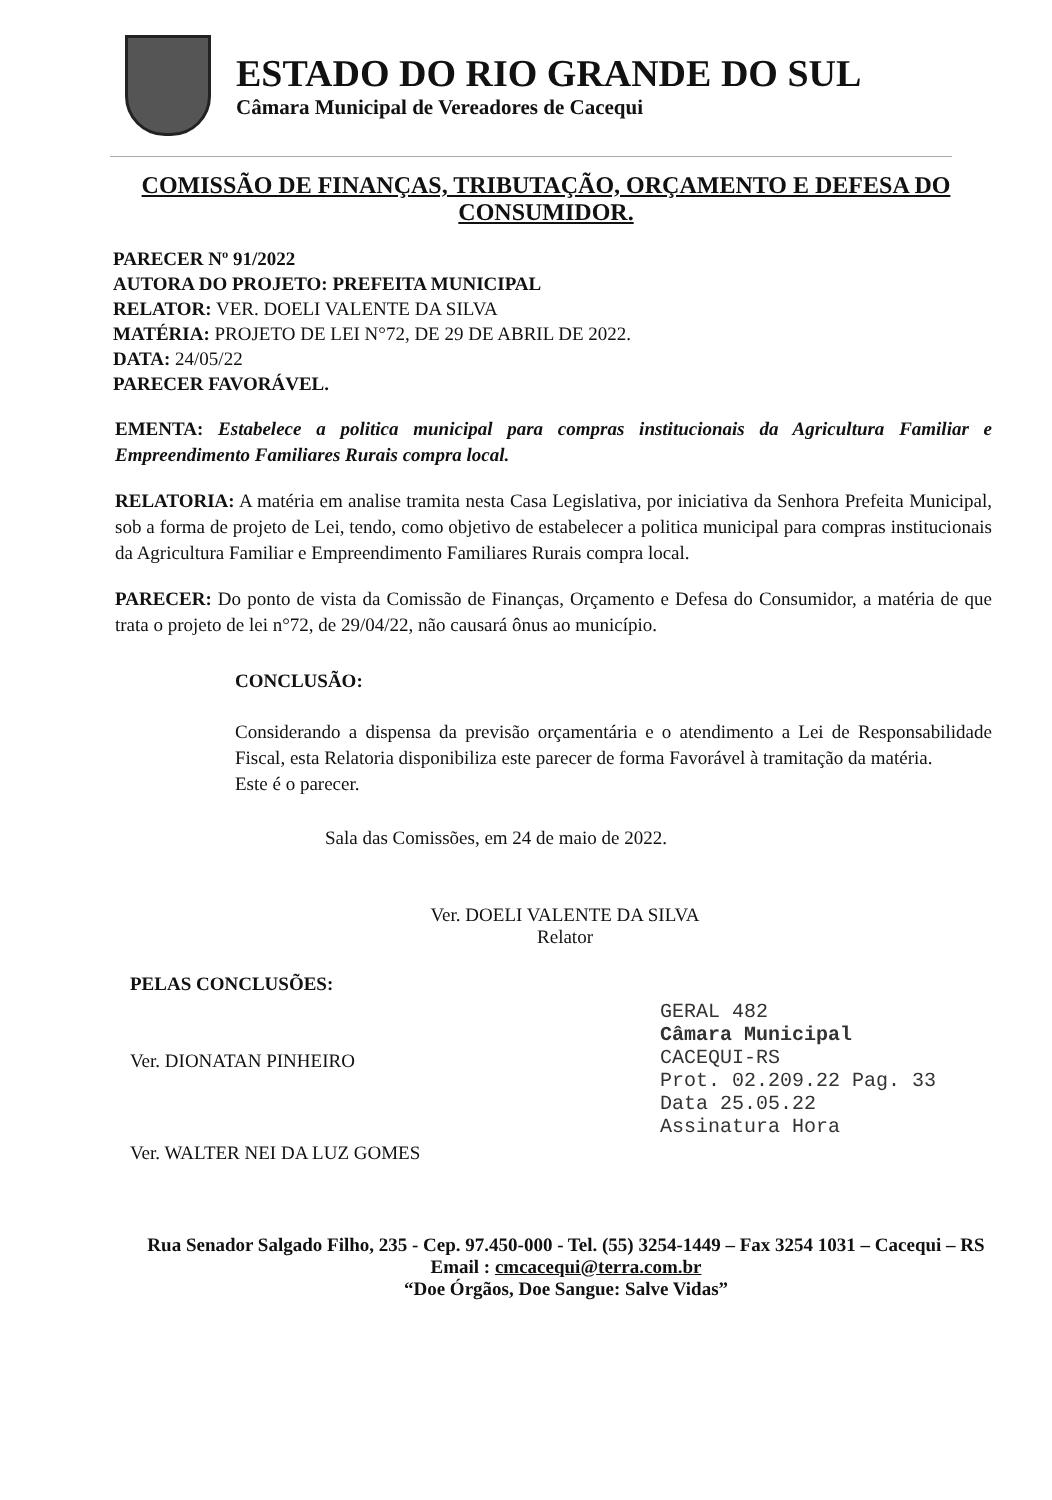ESTADO DO RIO GRANDE DO SUL
Câmara Municipal de Vereadores de Cacequi
COMISSÃO DE FINANÇAS, TRIBUTAÇÃO, ORÇAMENTO E DEFESA DO CONSUMIDOR.
PARECER Nº 91/2022
AUTORA DO PROJETO: PREFEITA MUNICIPAL
RELATOR: VER. DOELI VALENTE DA SILVA
MATÉRIA: PROJETO DE LEI N°72, DE 29 DE ABRIL DE 2022.
DATA: 24/05/22
PARECER FAVORÁVEL.
EMENTA: Estabelece a politica municipal para compras institucionais da Agricultura Familiar e Empreendimento Familiares Rurais compra local.
RELATORIA: A matéria em analise tramita nesta Casa Legislativa, por iniciativa da Senhora Prefeita Municipal, sob a forma de projeto de Lei, tendo, como objetivo de estabelecer a politica municipal para compras institucionais da Agricultura Familiar e Empreendimento Familiares Rurais compra local.
PARECER: Do ponto de vista da Comissão de Finanças, Orçamento e Defesa do Consumidor, a matéria de que trata o projeto de lei n°72, de 29/04/22, não causará ônus ao município.
CONCLUSÃO:
Considerando a dispensa da previsão orçamentária e o atendimento a Lei de Responsabilidade Fiscal, esta Relatoria disponibiliza este parecer de forma Favorável à tramitação da matéria.
Este é o parecer.
Sala das Comissões, em 24 de maio de 2022.
Ver. DOELI VALENTE DA SILVA
Relator
PELAS CONCLUSÕES:
Ver. DIONATAN PINHEIRO
Ver. WALTER NEI DA LUZ GOMES
GERAL 482
Câmara Municipal
CACEQUI-RS
Prot. 02.209.22 Pag. 33
Data 25.05.22
Assinatura Hora
Rua Senador Salgado Filho, 235 - Cep. 97.450-000 - Tel. (55) 3254-1449 – Fax 3254 1031 – Cacequi – RS
Email : cmcacequi@terra.com.br
“Doe Órgãos, Doe Sangue: Salve Vidas”